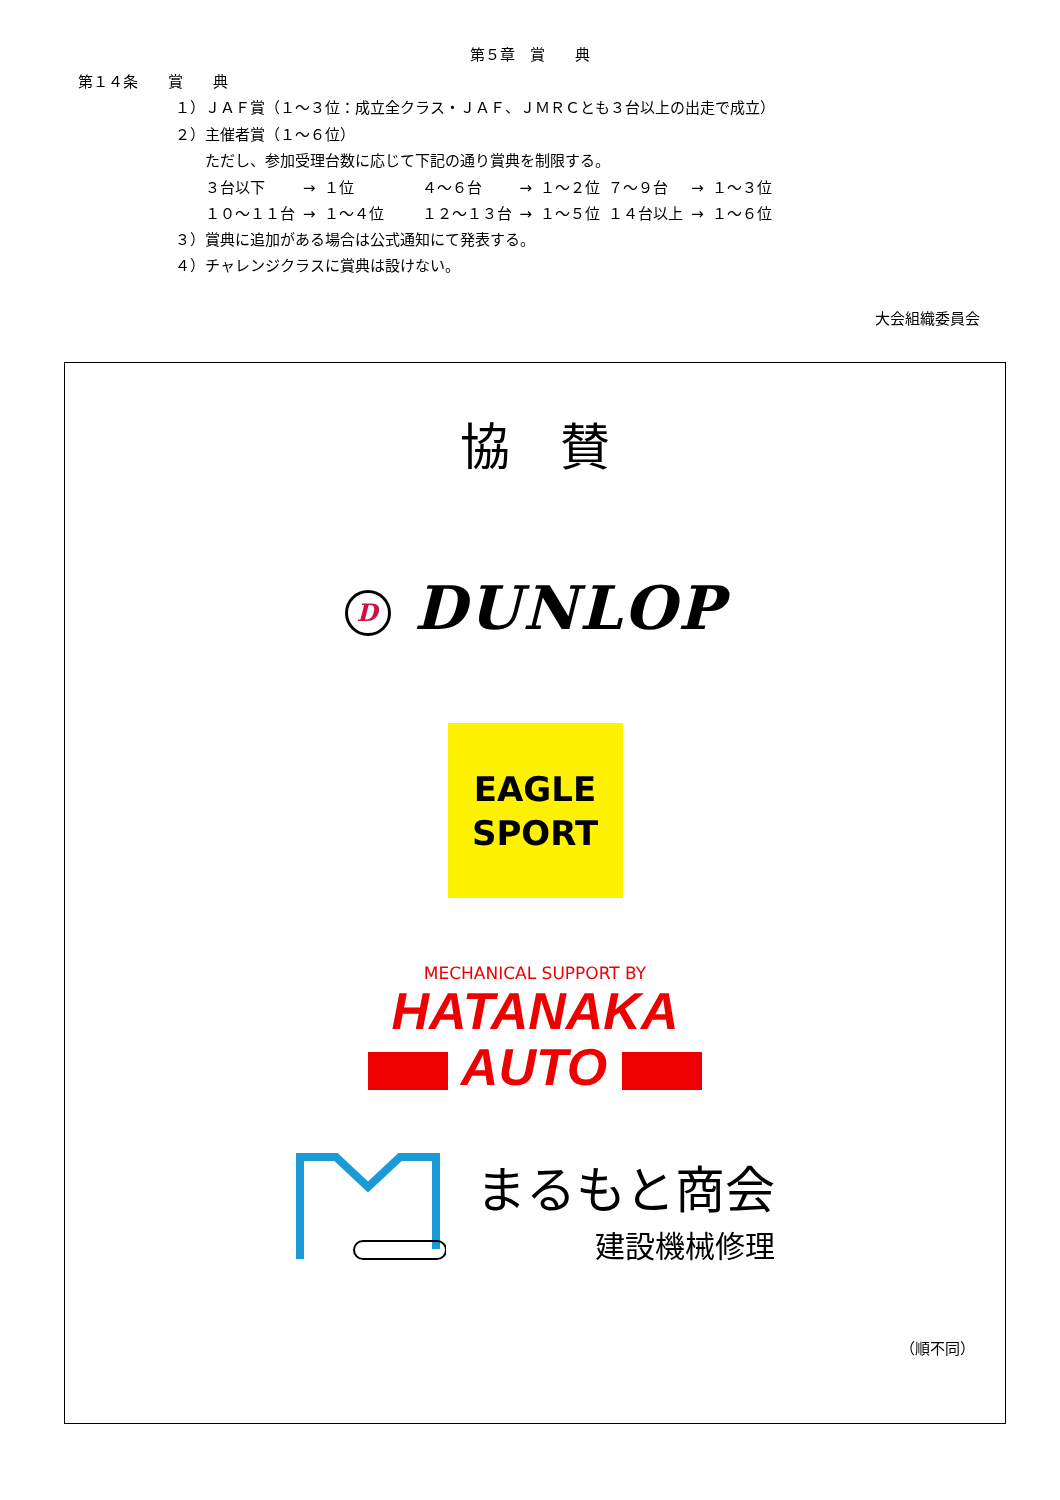第５章　賞　　典
第１４条　　賞　　典
１）ＪＡＦ賞（１～３位：成立全クラス・ＪＡＦ、ＪＭＲＣとも３台以上の出走で成立）
２）主催者賞（１～６位）
ただし、参加受理台数に応じて下記の通り賞典を制限する。
| ３台以下 | → | １位 | ４～６台 | → | １～２位 | ７～９台 | → | １～３位 |
| １０～１１台 | → | １～４位 | １２～１３台 | → | １～５位 | １４台以上 | → | １～６位 |
３）賞典に追加がある場合は公式通知にて発表する。
４）チャレンジクラスに賞典は設けない。
大会組織委員会
協　賛
D DUNLOP
EAGLE
SPORT
MECHANICAL SUPPORT BY
HATANAKA
AUTO
まるもと商会
建設機械修理
（順不同）